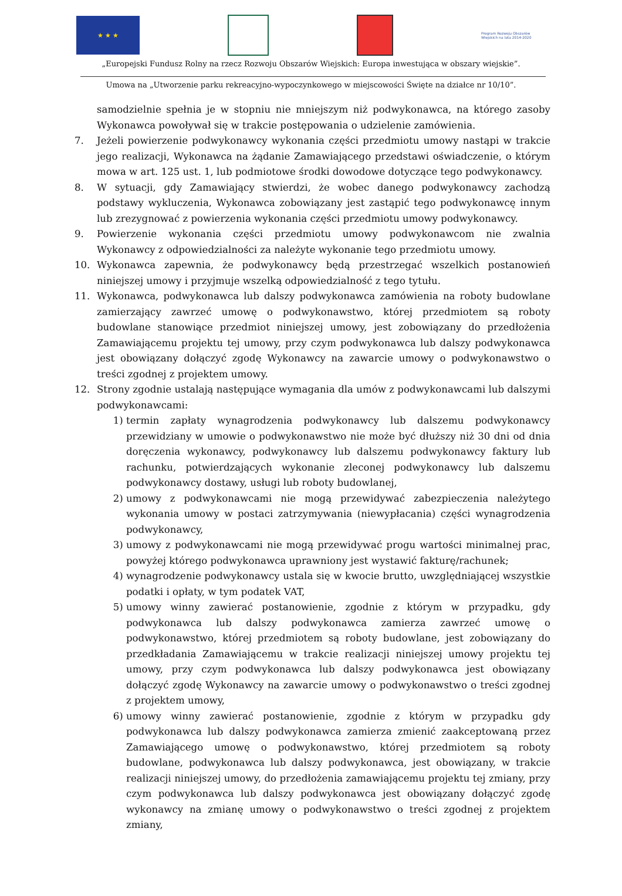★ ★ ★
Program Rozwoju Obszarów Wiejskich na lata 2014-2020
„Europejski Fundusz Rolny na rzecz Rozwoju Obszarów Wiejskich: Europa inwestująca w obszary wiejskie”.
Umowa na „Utworzenie parku rekreacyjno-wypoczynkowego w miejscowości Święte na działce nr 10/10”.
samodzielnie spełnia je w stopniu nie mniejszym niż podwykonawca, na którego zasoby Wykonawca powoływał się w trakcie postępowania o udzielenie zamówienia.
7. Jeżeli powierzenie podwykonawcy wykonania części przedmiotu umowy nastąpi w trakcie jego realizacji, Wykonawca na żądanie Zamawiającego przedstawi oświadczenie, o którym mowa w art. 125 ust. 1, lub podmiotowe środki dowodowe dotyczące tego podwykonawcy.
8. W sytuacji, gdy Zamawiający stwierdzi, że wobec danego podwykonawcy zachodzą podstawy wykluczenia, Wykonawca zobowiązany jest zastąpić tego podwykonawcę innym lub zrezygnować z powierzenia wykonania części przedmiotu umowy podwykonawcy.
9. Powierzenie wykonania części przedmiotu umowy podwykonawcom nie zwalnia Wykonawcy z odpowiedzialności za należyte wykonanie tego przedmiotu umowy.
10. Wykonawca zapewnia, że podwykonawcy będą przestrzegać wszelkich postanowień niniejszej umowy i przyjmuje wszelką odpowiedzialność z tego tytułu.
11. Wykonawca, podwykonawca lub dalszy podwykonawca zamówienia na roboty budowlane zamierzający zawrzeć umowę o podwykonawstwo, której przedmiotem są roboty budowlane stanowiące przedmiot niniejszej umowy, jest zobowiązany do przedłożenia Zamawiającemu projektu tej umowy, przy czym podwykonawca lub dalszy podwykonawca jest obowiązany dołączyć zgodę Wykonawcy na zawarcie umowy o podwykonawstwo o treści zgodnej z projektem umowy.
12. Strony zgodnie ustalają następujące wymagania dla umów z podwykonawcami lub dalszymi podwykonawcami:
1) termin zapłaty wynagrodzenia podwykonawcy lub dalszemu podwykonawcy przewidziany w umowie o podwykonawstwo nie może być dłuższy niż 30 dni od dnia doręczenia wykonawcy, podwykonawcy lub dalszemu podwykonawcy faktury lub rachunku, potwierdzających wykonanie zleconej podwykonawcy lub dalszemu podwykonawcy dostawy, usługi lub roboty budowlanej,
2) umowy z podwykonawcami nie mogą przewidywać zabezpieczenia należytego wykonania umowy w postaci zatrzymywania (niewypłacania) części wynagrodzenia podwykonawcy,
3) umowy z podwykonawcami nie mogą przewidywać progu wartości minimalnej prac, powyżej którego podwykonawca uprawniony jest wystawić fakturę/rachunek;
4) wynagrodzenie podwykonawcy ustala się w kwocie brutto, uwzględniającej wszystkie podatki i opłaty, w tym podatek VAT,
5) umowy winny zawierać postanowienie, zgodnie z którym w przypadku, gdy podwykonawca lub dalszy podwykonawca zamierza zawrzeć umowę o podwykonawstwo, której przedmiotem są roboty budowlane, jest zobowiązany do przedkładania Zamawiającemu w trakcie realizacji niniejszej umowy projektu tej umowy, przy czym podwykonawca lub dalszy podwykonawca jest obowiązany dołączyć zgodę Wykonawcy na zawarcie umowy o podwykonawstwo o treści zgodnej z projektem umowy,
6) umowy winny zawierać postanowienie, zgodnie z którym w przypadku gdy podwykonawca lub dalszy podwykonawca zamierza zmienić zaakceptowaną przez Zamawiającego umowę o podwykonawstwo, której przedmiotem są roboty budowlane, podwykonawca lub dalszy podwykonawca, jest obowiązany, w trakcie realizacji niniejszej umowy, do przedłożenia zamawiającemu projektu tej zmiany, przy czym podwykonawca lub dalszy podwykonawca jest obowiązany dołączyć zgodę wykonawcy na zmianę umowy o podwykonawstwo o treści zgodnej z projektem zmiany,